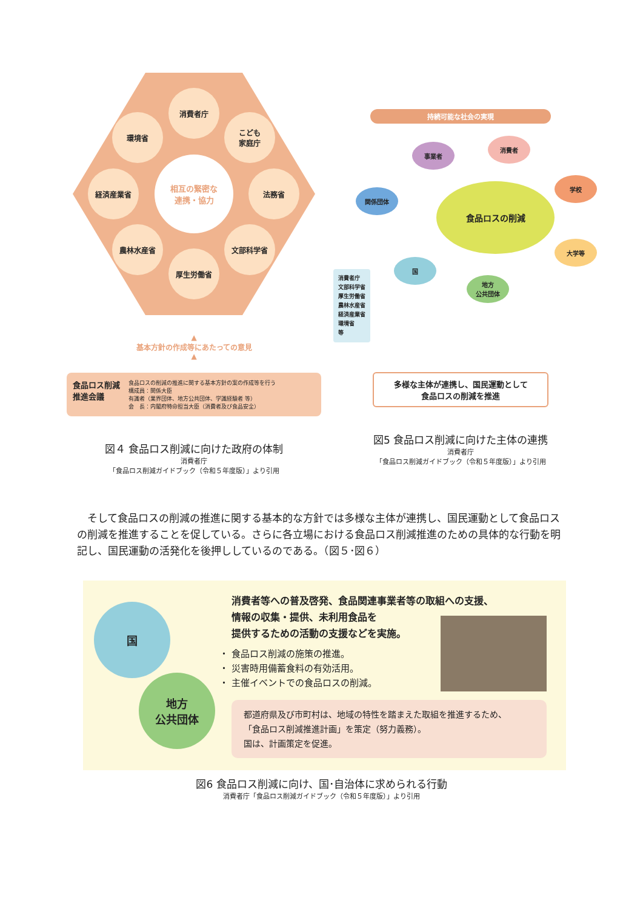消費者庁
こども
家庭庁
法務省
文部科学省
厚生労働省
農林水産省
経済産業省
環境省
相互の緊密な
連携・協力
▲
基本方針の作成等にあたっての意見
▲
食品ロス削減
推進会議
食品ロスの削減の推進に関する基本方針の案の作成等を行う
構成員：関係大臣
有識者（業界団体、地方公共団体、学識経験者 等）
会　長：内閣府特命担当大臣（消費者及び食品安全）
図４ 食品ロス削減に向けた政府の体制
消費者庁
「食品ロス削減ガイドブック（令和５年度版）」より引用
持続可能な社会の実現
事業者
消費者
学校
関係団体 食品ロスの削減
大学等
国
地方
公共団体
消費者庁
文部科学省
厚生労働省
農林水産省
経済産業省
環境省
等
多様な主体が連携し、国民運動として
食品ロスの削減を推進
図5 食品ロス削減に向けた主体の連携
消費者庁
「食品ロス削減ガイドブック（令和５年度版）」より引用
　そして食品ロスの削減の推進に関する基本的な方針では多様な主体が連携し、国民運動として食品ロスの削減を推進することを促している。さらに各立場における食品ロス削減推進のための具体的な行動を明記し、国民運動の活発化を後押ししているのである。（図５･図６）
国
地方
公共団体
消費者等への普及啓発、食品関連事業者等の取組への支援、
情報の収集・提供、未利用食品を
提供するための活動の支援などを実施。
・ 食品ロス削減の施策の推進。
・ 災害時用備蓄食料の有効活用。
・ 主催イベントでの食品ロスの削減。
都道府県及び市町村は、地域の特性を踏まえた取組を推進するため、
「食品ロス削減推進計画」を策定（努力義務）。
国は、計画策定を促進。
図6 食品ロス削減に向け、国･自治体に求められる行動
消費者庁「食品ロス削減ガイドブック（令和５年度版）」より引用